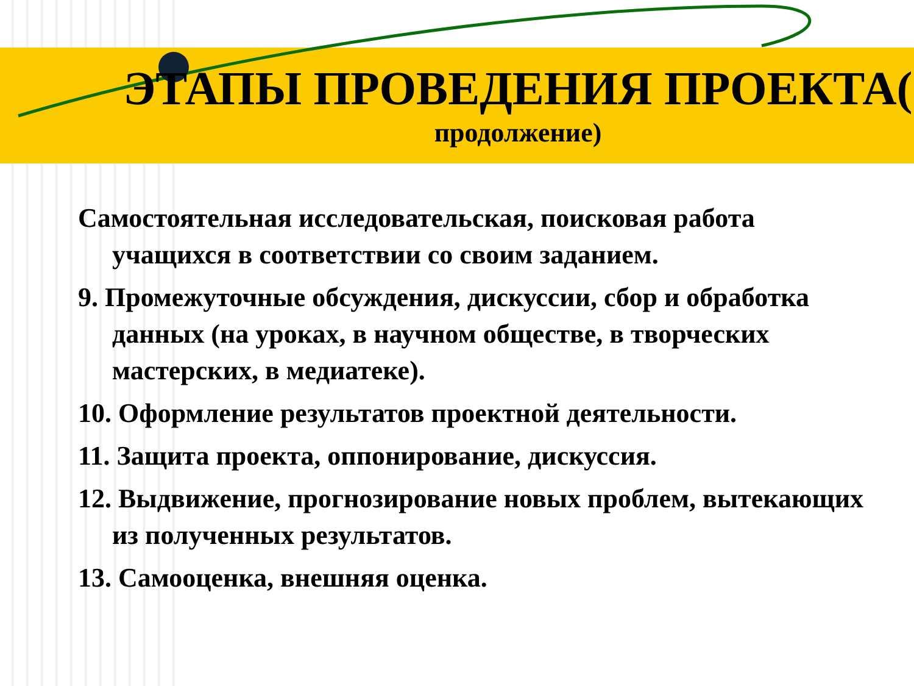ЭТАПЫ ПРОВЕДЕНИЯ ПРОЕКТА(
продолжение)
Самостоятельная исследовательская, поисковая работа учащихся в соответствии со своим заданием.
9. Промежуточные обсуждения, дискуссии, сбор и обработка данных (на уроках, в научном обществе, в творческих мастерских, в медиатеке).
10. Оформление результатов проектной деятельности.
11. Защита проекта, оппонирование, дискуссия.
12. Выдвижение, прогнозирование новых проблем, вытекающих из полученных результатов.
13. Самооценка, внешняя оценка.